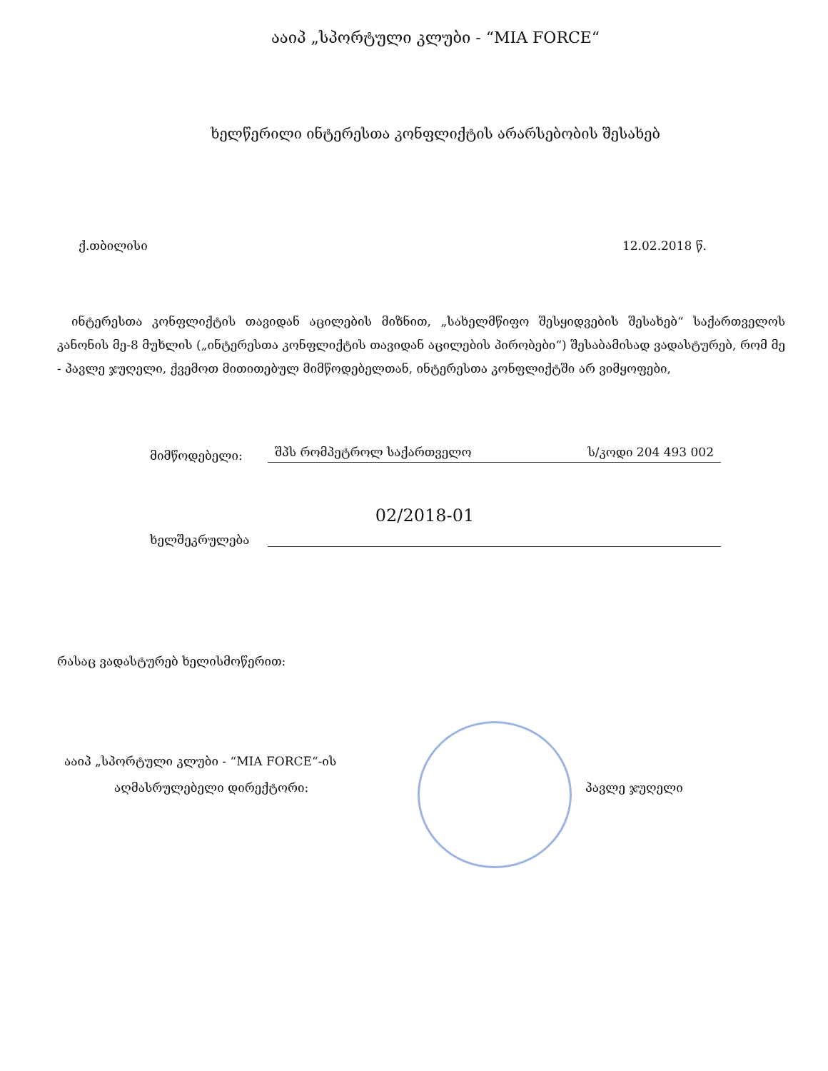ააიპ „სპორტული კლუბი - “MIA FORCE“
ხელწერილი ინტერესთა კონფლიქტის არარსებობის შესახებ
ქ.თბილისი 12.02.2018 წ.
ინტერესთა კონფლიქტის თავიდან აცილების მიზნით, „სახელმწიფო შესყიდვების შესახებ“ საქართველოს კანონის მე-8 მუხლის („ინტერესთა კონფლიქტის თავიდან აცილების პირობები“) შესაბამისად ვადასტურებ, რომ მე - პავლე ჯუღელი, ქვემოთ მითითებულ მიმწოდებელთან, ინტერესთა კონფლიქტში არ ვიმყოფები,
მიმწოდებელი: შპს რომპეტროლ საქართველო ს/კოდი 204 493 002
02/2018-01
ხელშეკრულება
რასაც ვადასტურებ ხელისმოწერით:
ააიპ „სპორტული კლუბი - “MIA FORCE“-ის
აღმასრულებელი დირექტორი: პავლე ჯუღელი